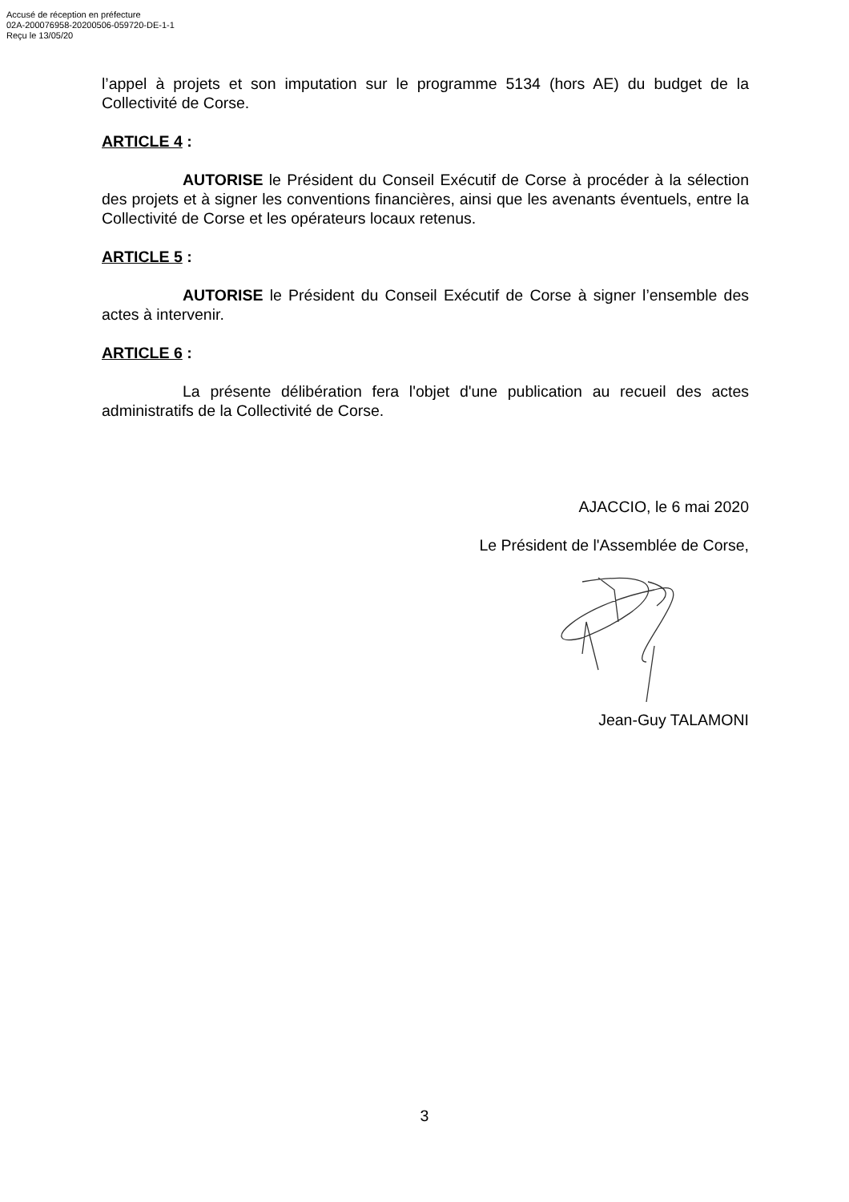Accusé de réception en préfecture
02A-200076958-20200506-059720-DE-1-1
Reçu le 13/05/20
l’appel à projets et son imputation sur le programme 5134 (hors AE) du budget de la Collectivité de Corse.
ARTICLE 4 :
AUTORISE le Président du Conseil Exécutif de Corse à procéder à la sélection des projets et à signer les conventions financières, ainsi que les avenants éventuels, entre la Collectivité de Corse et les opérateurs locaux retenus.
ARTICLE 5 :
AUTORISE le Président du Conseil Exécutif de Corse à signer l’ensemble des actes à intervenir.
ARTICLE 6 :
La présente délibération fera l'objet d'une publication au recueil des actes administratifs de la Collectivité de Corse.
AJACCIO, le 6 mai 2020
Le Président de l'Assemblée de Corse,
Jean-Guy TALAMONI
3